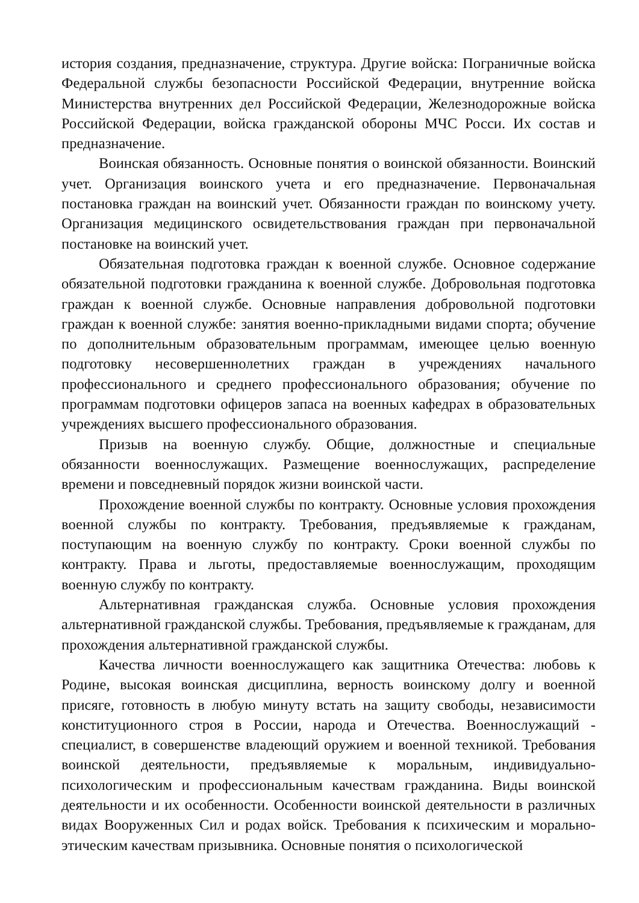история создания, предназначение, структура. Другие войска: Пограничные войска Федеральной службы безопасности Российской Федерации, внутренние войска Министерства внутренних дел Российской Федерации, Железнодорожные войска Российской Федерации, войска гражданской обороны МЧС Росси. Их состав и предназначение.
Воинская обязанность. Основные понятия о воинской обязанности. Воинский учет. Организация воинского учета и его предназначение. Первоначальная постановка граждан на воинский учет. Обязанности граждан по воинскому учету. Организация медицинского освидетельствования граждан при первоначальной постановке на воинский учет.
Обязательная подготовка граждан к военной службе. Основное содержание обязательной подготовки гражданина к военной службе. Добровольная подготовка граждан к военной службе. Основные направления добровольной подготовки граждан к военной службе: занятия военно-прикладными видами спорта; обучение по дополнительным образовательным программам, имеющее целью военную подготовку несовершеннолетних граждан в учреждениях начального профессионального и среднего профессионального образования; обучение по программам подготовки офицеров запаса на военных кафедрах в образовательных учреждениях высшего профессионального образования.
Призыв на военную службу. Общие, должностные и специальные обязанности военнослужащих. Размещение военнослужащих, распределение времени и повседневный порядок жизни воинской части.
Прохождение военной службы по контракту. Основные условия прохождения военной службы по контракту. Требования, предъявляемые к гражданам, поступающим на военную службу по контракту. Сроки военной службы по контракту. Права и льготы, предоставляемые военнослужащим, проходящим военную службу по контракту.
Альтернативная гражданская служба. Основные условия прохождения альтернативной гражданской службы. Требования, предъявляемые к гражданам, для прохождения альтернативной гражданской службы.
Качества личности военнослужащего как защитника Отечества: любовь к Родине, высокая воинская дисциплина, верность воинскому долгу и военной присяге, готовность в любую минуту встать на защиту свободы, независимости конституционного строя в России, народа и Отечества. Военнослужащий - специалист, в совершенстве владеющий оружием и военной техникой. Требования воинской деятельности, предъявляемые к моральным, индивидуально-психологическим и профессиональным качествам гражданина. Виды воинской деятельности и их особенности. Особенности воинской деятельности в различных видах Вооруженных Сил и родах войск. Требования к психическим и морально-этическим качествам призывника. Основные понятия о психологической